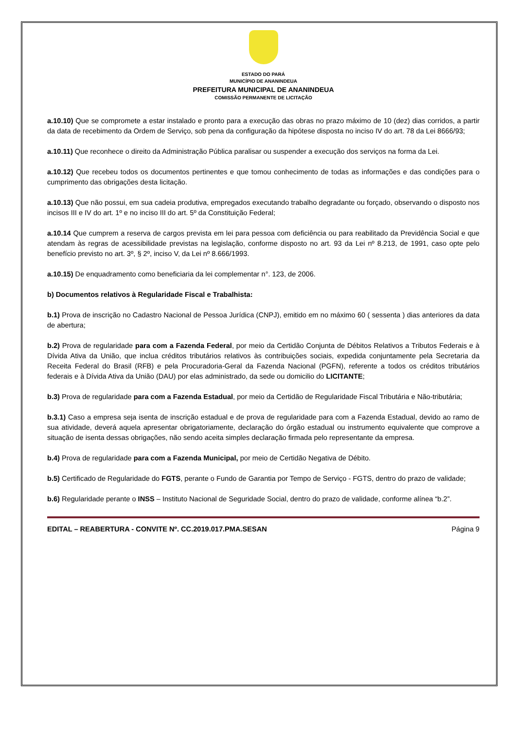ESTADO DO PARÁ
MUNICÍPIO DE ANANINDEUA
PREFEITURA MUNICIPAL DE ANANINDEUA
COMISSÃO PERMANENTE DE LICITAÇÃO
a.10.10) Que se compromete a estar instalado e pronto para a execução das obras no prazo máximo de 10 (dez) dias corridos, a partir da data de recebimento da Ordem de Serviço, sob pena da configuração da hipótese disposta no inciso IV do art. 78 da Lei 8666/93;
a.10.11) Que reconhece o direito da Administração Pública paralisar ou suspender a execução dos serviços na forma da Lei.
a.10.12) Que recebeu todos os documentos pertinentes e que tomou conhecimento de todas as informações e das condições para o cumprimento das obrigações desta licitação.
a.10.13) Que não possui, em sua cadeia produtiva, empregados executando trabalho degradante ou forçado, observando o disposto nos incisos III e IV do art. 1º e no inciso III do art. 5º da Constituição Federal;
a.10.14 Que cumprem a reserva de cargos prevista em lei para pessoa com deficiência ou para reabilitado da Previdência Social e que atendam às regras de acessibilidade previstas na legislação, conforme disposto no art. 93 da Lei nº 8.213, de 1991, caso opte pelo benefício previsto no art. 3º, § 2º, inciso V, da Lei nº 8.666/1993.
a.10.15) De enquadramento como beneficiaria da lei complementar n°. 123, de 2006.
b) Documentos relativos à Regularidade Fiscal e Trabalhista:
b.1) Prova de inscrição no Cadastro Nacional de Pessoa Jurídica (CNPJ), emitido em no máximo 60 ( sessenta ) dias anteriores da data de abertura;
b.2) Prova de regularidade para com a Fazenda Federal, por meio da Certidão Conjunta de Débitos Relativos a Tributos Federais e à Dívida Ativa da União, que inclua créditos tributários relativos às contribuições sociais, expedida conjuntamente pela Secretaria da Receita Federal do Brasil (RFB) e pela Procuradoria-Geral da Fazenda Nacional (PGFN), referente a todos os créditos tributários federais e à Dívida Ativa da União (DAU) por elas administrado, da sede ou domicilio do LICITANTE;
b.3) Prova de regularidade para com a Fazenda Estadual, por meio da Certidão de Regularidade Fiscal Tributária e Não-tributária;
b.3.1) Caso a empresa seja isenta de inscrição estadual e de prova de regularidade para com a Fazenda Estadual, devido ao ramo de sua atividade, deverá aquela apresentar obrigatoriamente, declaração do órgão estadual ou instrumento equivalente que comprove a situação de isenta dessas obrigações, não sendo aceita simples declaração firmada pelo representante da empresa.
b.4) Prova de regularidade para com a Fazenda Municipal, por meio de Certidão Negativa de Débito.
b.5) Certificado de Regularidade do FGTS, perante o Fundo de Garantia por Tempo de Serviço - FGTS, dentro do prazo de validade;
b.6) Regularidade perante o INSS – Instituto Nacional de Seguridade Social, dentro do prazo de validade, conforme alínea “b.2”.
EDITAL – REABERTURA - CONVITE Nº. CC.2019.017.PMA.SESAN Página 9